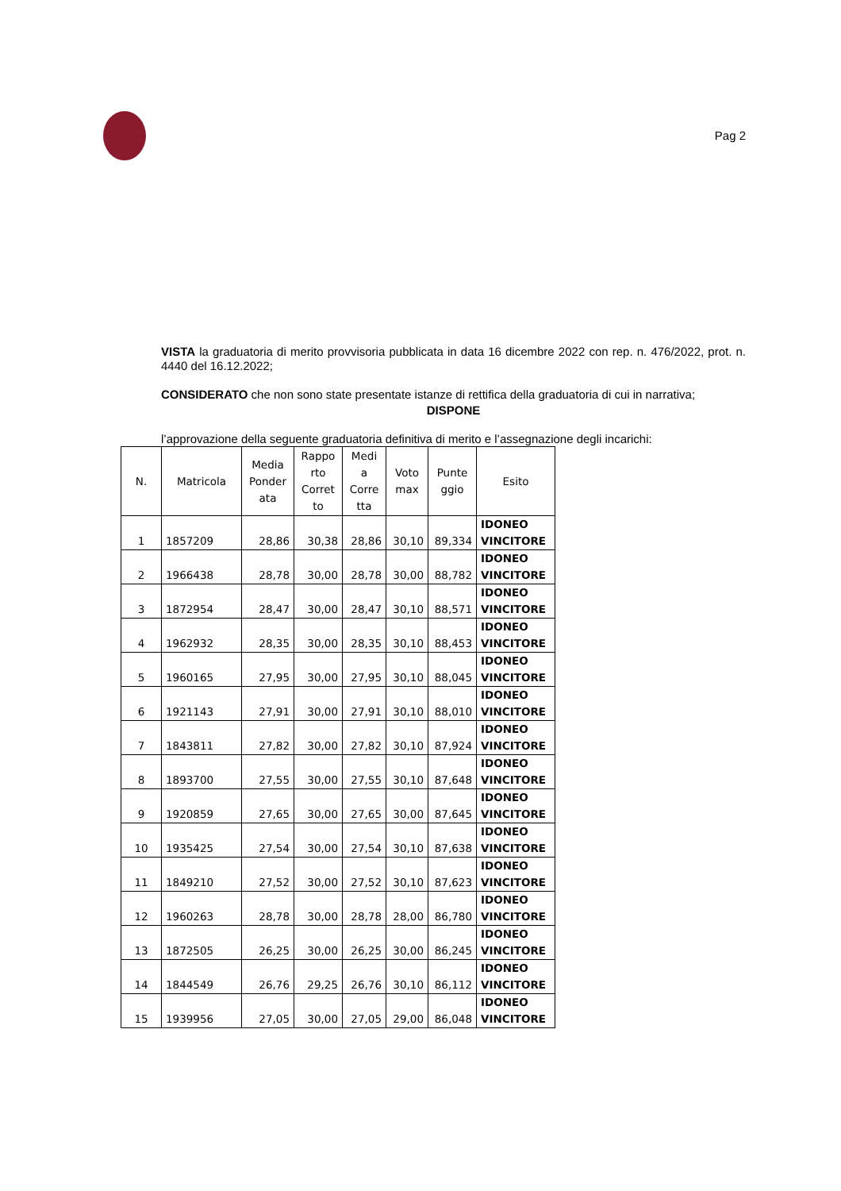Pag 2
VISTA la graduatoria di merito provvisoria pubblicata in data 16 dicembre 2022 con rep. n. 476/2022, prot. n. 4440 del 16.12.2022;
CONSIDERATO che non sono state presentate istanze di rettifica della graduatoria di cui in narrativa;
DISPONE
l’approvazione della seguente graduatoria definitiva di merito e l’assegnazione degli incarichi:
| N. | Matricola | Media Ponder ata | Rappo rto Corret to | Medi a Corre tta | Voto max | Punte ggio | Esito |
| --- | --- | --- | --- | --- | --- | --- | --- |
| 1 | 1857209 | 28,86 | 30,38 | 28,86 | 30,10 | 89,334 | IDONEO VINCITORE |
| 2 | 1966438 | 28,78 | 30,00 | 28,78 | 30,00 | 88,782 | IDONEO VINCITORE |
| 3 | 1872954 | 28,47 | 30,00 | 28,47 | 30,10 | 88,571 | IDONEO VINCITORE |
| 4 | 1962932 | 28,35 | 30,00 | 28,35 | 30,10 | 88,453 | IDONEO VINCITORE |
| 5 | 1960165 | 27,95 | 30,00 | 27,95 | 30,10 | 88,045 | IDONEO VINCITORE |
| 6 | 1921143 | 27,91 | 30,00 | 27,91 | 30,10 | 88,010 | IDONEO VINCITORE |
| 7 | 1843811 | 27,82 | 30,00 | 27,82 | 30,10 | 87,924 | IDONEO VINCITORE |
| 8 | 1893700 | 27,55 | 30,00 | 27,55 | 30,10 | 87,648 | IDONEO VINCITORE |
| 9 | 1920859 | 27,65 | 30,00 | 27,65 | 30,00 | 87,645 | IDONEO VINCITORE |
| 10 | 1935425 | 27,54 | 30,00 | 27,54 | 30,10 | 87,638 | IDONEO VINCITORE |
| 11 | 1849210 | 27,52 | 30,00 | 27,52 | 30,10 | 87,623 | IDONEO VINCITORE |
| 12 | 1960263 | 28,78 | 30,00 | 28,78 | 28,00 | 86,780 | IDONEO VINCITORE |
| 13 | 1872505 | 26,25 | 30,00 | 26,25 | 30,00 | 86,245 | IDONEO VINCITORE |
| 14 | 1844549 | 26,76 | 29,25 | 26,76 | 30,10 | 86,112 | IDONEO VINCITORE |
| 15 | 1939956 | 27,05 | 30,00 | 27,05 | 29,00 | 86,048 | IDONEO VINCITORE |